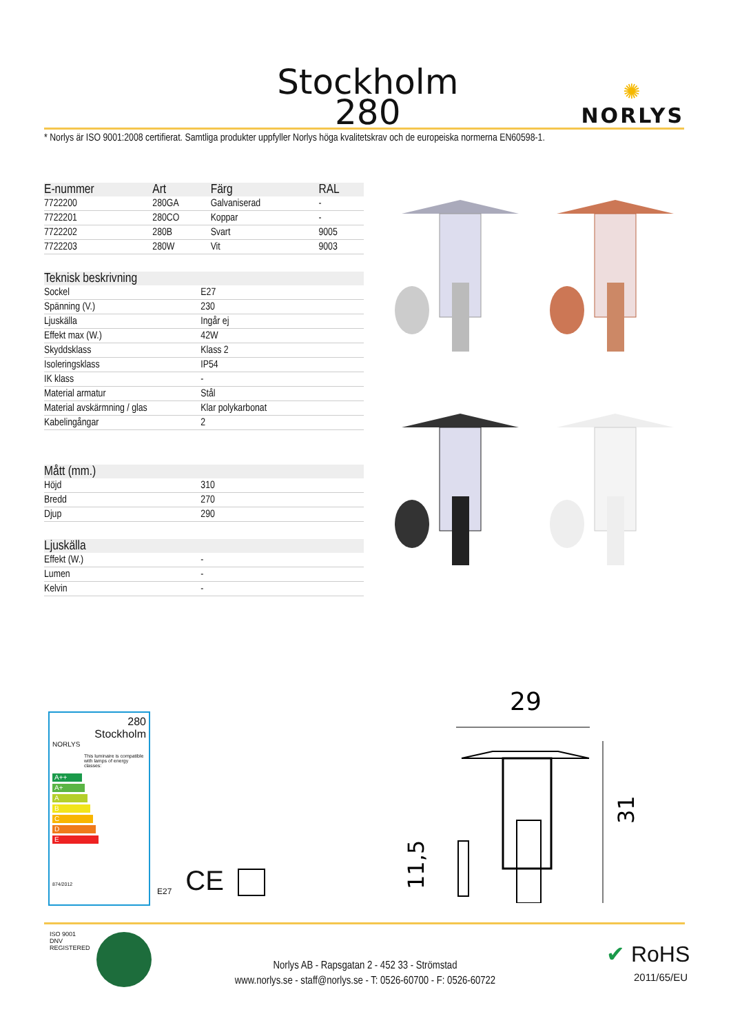Stockholm
280
✺
NORLYS
* Norlys är ISO 9001:2008 certifierat. Samtliga produkter uppfyller Norlys höga kvalitetskrav och de europeiska normerna EN60598-1.
| E-nummer | Art | Färg | RAL |
| --- | --- | --- | --- |
| 7722200 | 280GA | Galvaniserad | - |
| 7722201 | 280CO | Koppar | - |
| 7722202 | 280B | Svart | 9005 |
| 7722203 | 280W | Vit | 9003 |
| Teknisk beskrivning | |
| --- | --- |
| Sockel | E27 |
| Spänning (V.) | 230 |
| Ljuskälla | Ingår ej |
| Effekt max (W.) | 42W |
| Skyddsklass | Klass 2 |
| Isoleringsklass | IP54 |
| IK klass | - |
| Material armatur | Stål |
| Material avskärmning / glas | Klar polykarbonat |
| Kabelingångar | 2 |
| Mått (mm.) | |
| --- | --- |
| Höjd | 310 |
| Bredd | 270 |
| Djup | 290 |
| Ljuskälla | |
| --- | --- |
| Effekt (W.) | - |
| Lumen | - |
| Kelvin | - |
280
Stockholm
NORLYS
This luminaire is compatible with lamps of energy classes:
A++
A+
A
B
C
D
E
874/2012
E27
CE
29
11,5
31
ISO 9001
DNV
REGISTERED
Norlys AB - Rapsgatan 2 - 452 33 - Strömstad
www.norlys.se - staff@norlys.se - T: 0526-60700 - F: 0526-60722
✔ RoHS
2011/65/EU